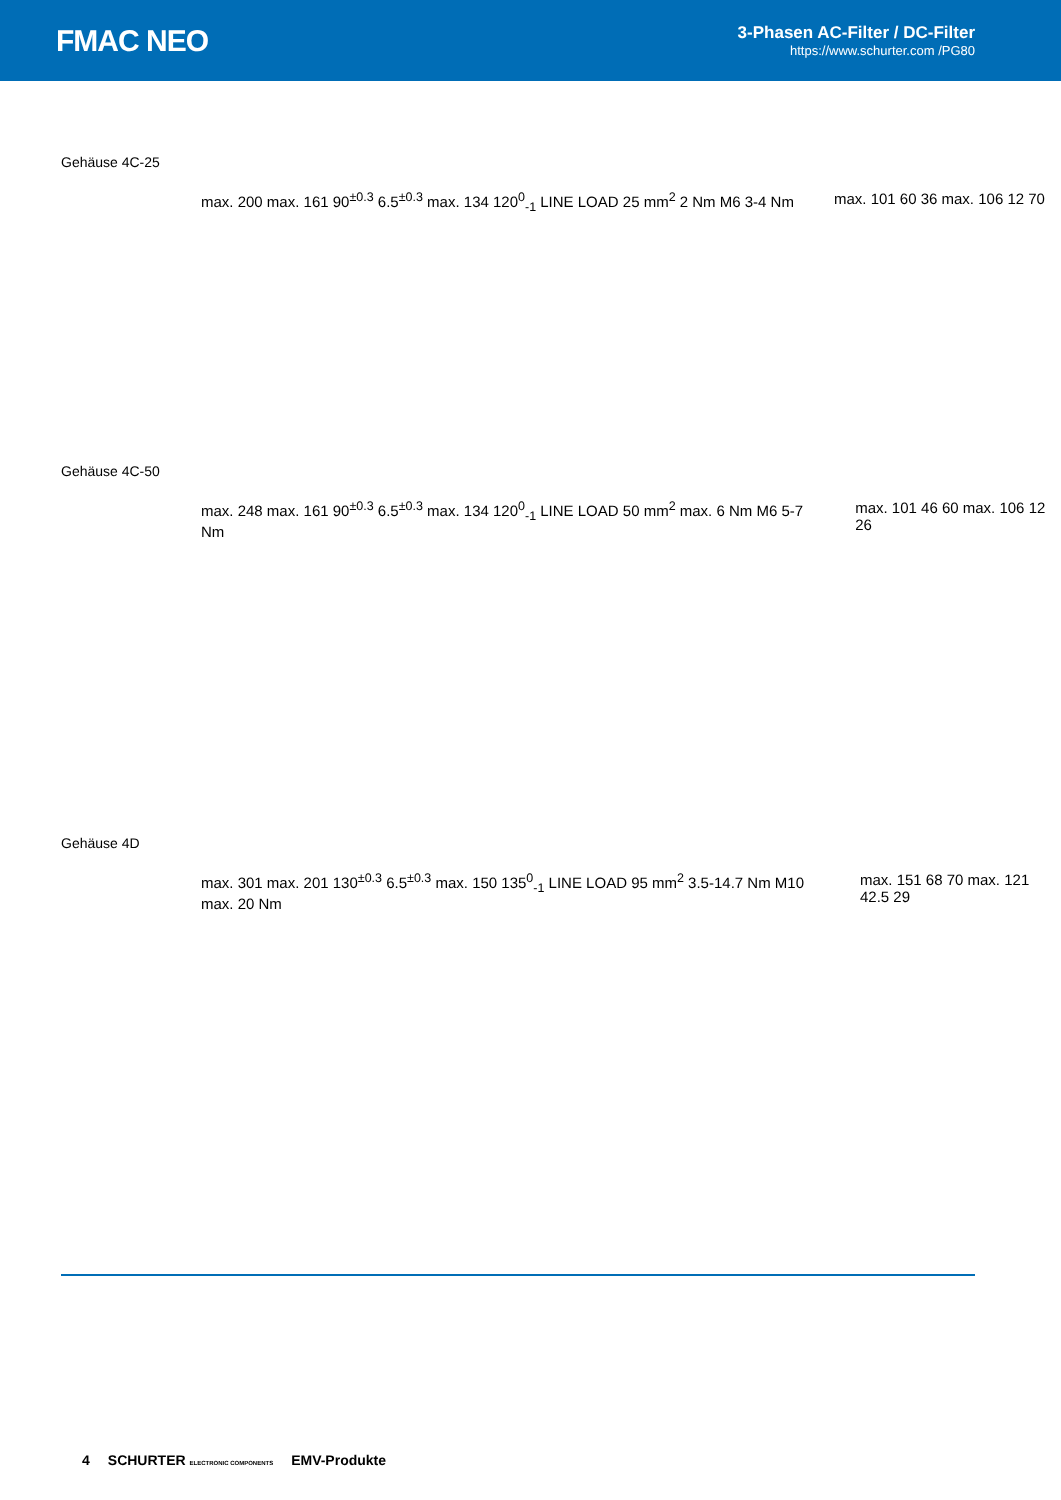FMAC NEO
3-Phasen AC-Filter / DC-Filter
https://www.schurter.com /PG80
Gehäuse 4C-25
max. 200 max. 161 90<sup>±0.3</sup> 6.5<sup>±0.3</sup> max. 134 120<sup>0</sup><sub>-1</sub> LINE LOAD 25 mm<sup>2</sup> 2 Nm M6 3-4 Nm max. 101 60 36 max. 106 12 70
Gehäuse 4C-50
max. 248 max. 161 90<sup>±0.3</sup> 6.5<sup>±0.3</sup> max. 134 120<sup>0</sup><sub>-1</sub> LINE LOAD 50 mm<sup>2</sup> max. 6 Nm M6 5-7 Nm max. 101 46 60 max. 106 12 26
Gehäuse 4D
max. 301 max. 201 130<sup>±0.3</sup> 6.5<sup>±0.3</sup> max. 150 135<sup>0</sup><sub>-1</sub> LINE LOAD 95 mm<sup>2</sup> 3.5-14.7 Nm M10 max. 20 Nm max. 151 68 70 max. 121 42.5 29
4 SCHURTER ELECTRONIC COMPONENTS EMV-Produkte